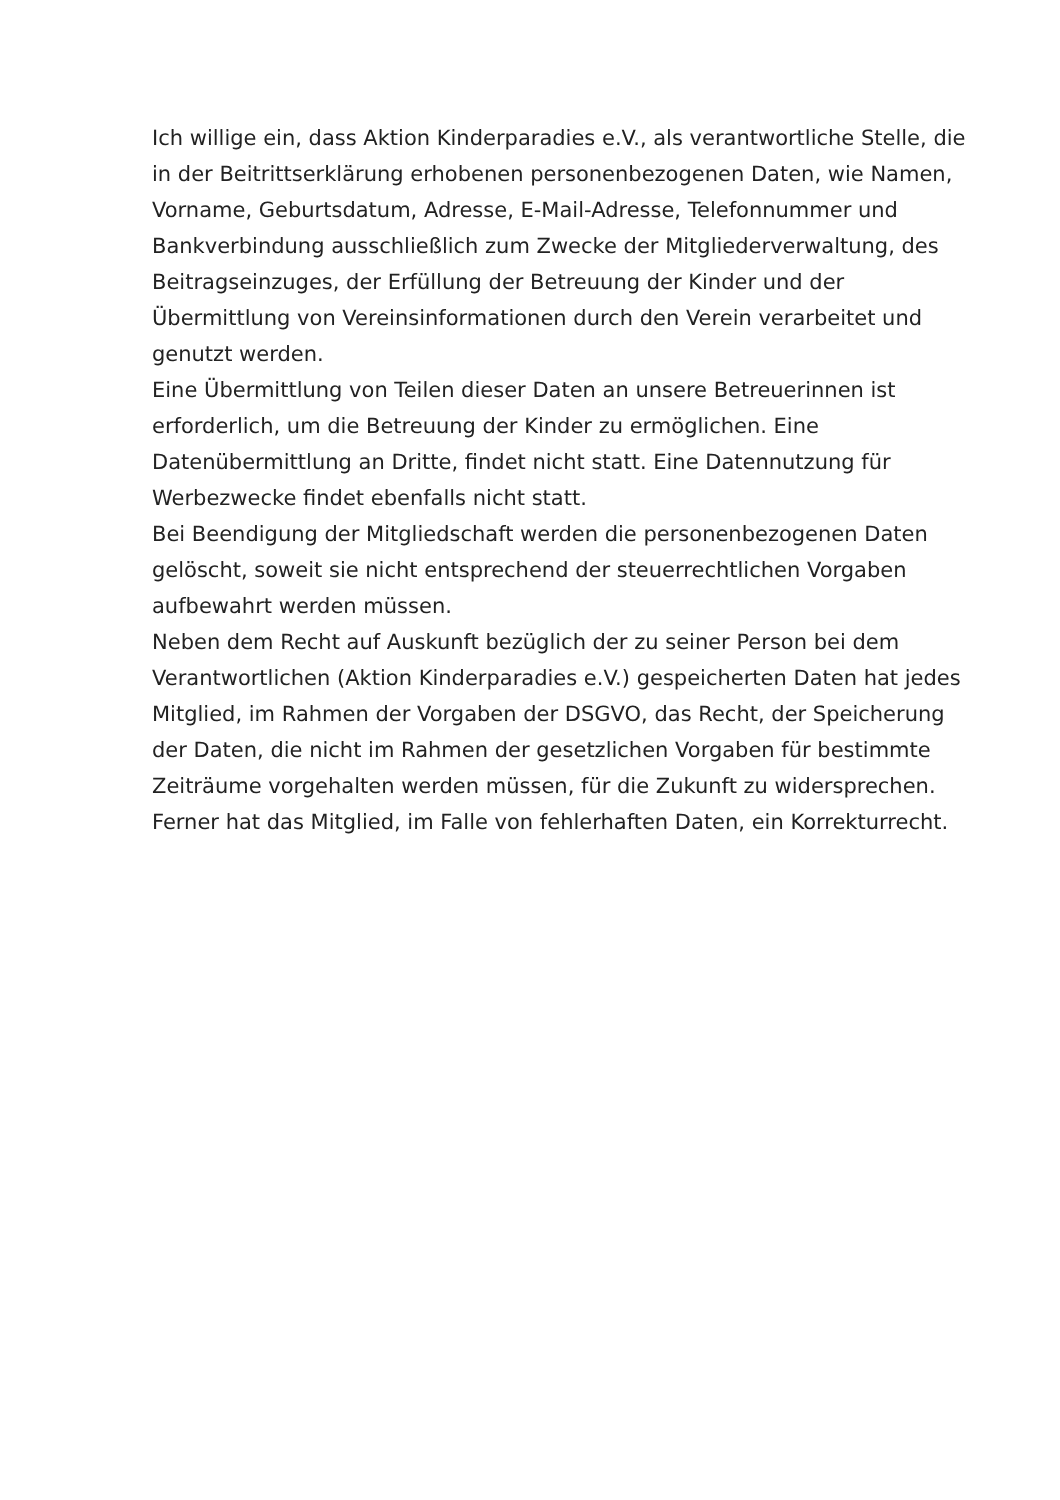Ich willige ein, dass Aktion Kinderparadies e.V., als verantwortliche Stelle, die in der Beitrittserklärung erhobenen personenbezogenen Daten, wie Namen, Vorname, Geburtsdatum, Adresse, E-Mail-Adresse, Telefonnummer und Bankverbindung ausschließlich zum Zwecke der Mitgliederverwaltung, des Beitragseinzuges, der Erfüllung der Betreuung der Kinder und der Übermittlung von Vereinsinformationen durch den Verein verarbeitet und genutzt werden.
Eine Übermittlung von Teilen dieser Daten an unsere Betreuerinnen ist erforderlich, um die Betreuung der Kinder zu ermöglichen. Eine Datenübermittlung an Dritte, findet nicht statt. Eine Datennutzung für Werbezwecke findet ebenfalls nicht statt.
Bei Beendigung der Mitgliedschaft werden die personenbezogenen Daten gelöscht, soweit sie nicht entsprechend der steuerrechtlichen Vorgaben aufbewahrt werden müssen.
Neben dem Recht auf Auskunft bezüglich der zu seiner Person bei dem Verantwortlichen (Aktion Kinderparadies e.V.) gespeicherten Daten hat jedes Mitglied, im Rahmen der Vorgaben der DSGVO, das Recht, der Speicherung der Daten, die nicht im Rahmen der gesetzlichen Vorgaben für bestimmte Zeiträume vorgehalten werden müssen, für die Zukunft zu widersprechen. Ferner hat das Mitglied, im Falle von fehlerhaften Daten, ein Korrekturrecht.